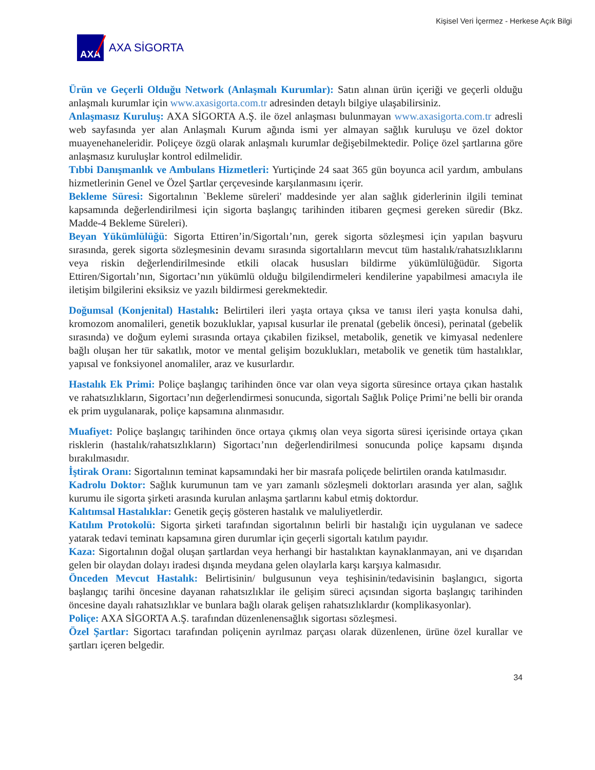Kişisel Veri İçermez - Herkese Açık Bilgi
AXA
AXA SİGORTA
Ürün ve Geçerli Olduğu Network (Anlaşmalı Kurumlar): Satın alınan ürün içeriği ve geçerli olduğu anlaşmalı kurumlar için www.axasigorta.com.tr adresinden detaylı bilgiye ulaşabilirsiniz.
Anlaşmasız Kuruluş: AXA SİGORTA A.Ş. ile özel anlaşması bulunmayan www.axasigorta.com.tr adresli web sayfasında yer alan Anlaşmalı Kurum ağında ismi yer almayan sağlık kuruluşu ve özel doktor muayenehaneleridir. Poliçeye özgü olarak anlaşmalı kurumlar değişebilmektedir. Poliçe özel şartlarına göre anlaşmasız kuruluşlar kontrol edilmelidir.
Tıbbi Danışmanlık ve Ambulans Hizmetleri: Yurtiçinde 24 saat 365 gün boyunca acil yardım, ambulans hizmetlerinin Genel ve Özel Şartlar çerçevesinde karşılanmasını içerir.
Bekleme Süresi: Sigortalının `Bekleme süreleri' maddesinde yer alan sağlık giderlerinin ilgili teminat kapsamında değerlendirilmesi için sigorta başlangıç tarihinden itibaren geçmesi gereken süredir (Bkz. Madde-4 Bekleme Süreleri).
Beyan Yükümlülüğü: Sigorta Ettiren’in/Sigortalı’nın, gerek sigorta sözleşmesi için yapılan başvuru sırasında, gerek sigorta sözleşmesinin devamı sırasında sigortalıların mevcut tüm hastalık/rahatsızlıklarını veya riskin değerlendirilmesinde etkili olacak hususları bildirme yükümlülüğüdür. Sigorta Ettiren/Sigortalı’nın, Sigortacı’nın yükümlü olduğu bilgilendirmeleri kendilerine yapabilmesi amacıyla ile iletişim bilgilerini eksiksiz ve yazılı bildirmesi gerekmektedir.
Doğumsal (Konjenital) Hastalık: Belirtileri ileri yaşta ortaya çıksa ve tanısı ileri yaşta konulsa dahi, kromozom anomalileri, genetik bozukluklar, yapısal kusurlar ile prenatal (gebelik öncesi), perinatal (gebelik sırasında) ve doğum eylemi sırasında ortaya çıkabilen fiziksel, metabolik, genetik ve kimyasal nedenlere bağlı oluşan her tür sakatlık, motor ve mental gelişim bozuklukları, metabolik ve genetik tüm hastalıklar, yapısal ve fonksiyonel anomaliler, araz ve kusurlardır.
Hastalık Ek Primi: Poliçe başlangıç tarihinden önce var olan veya sigorta süresince ortaya çıkan hastalık ve rahatsızlıkların, Sigortacı’nın değerlendirmesi sonucunda, sigortalı Sağlık Poliçe Primi’ne belli bir oranda ek prim uygulanarak, poliçe kapsamına alınmasıdır.
Muafiyet: Poliçe başlangıç tarihinden önce ortaya çıkmış olan veya sigorta süresi içerisinde ortaya çıkan risklerin (hastalık/rahatsızlıkların) Sigortacı’nın değerlendirilmesi sonucunda poliçe kapsamı dışında bırakılmasıdır.
İştirak Oranı: Sigortalının teminat kapsamındaki her bir masrafa poliçede belirtilen oranda katılmasıdır.
Kadrolu Doktor: Sağlık kurumunun tam ve yarı zamanlı sözleşmeli doktorları arasında yer alan, sağlık kurumu ile sigorta şirketi arasında kurulan anlaşma şartlarını kabul etmiş doktordur.
Kalıtımsal Hastalıklar: Genetik geçiş gösteren hastalık ve maluliyetlerdir.
Katılım Protokolü: Sigorta şirketi tarafından sigortalının belirli bir hastalığı için uygulanan ve sadece yatarak tedavi teminatı kapsamına giren durumlar için geçerli sigortalı katılım payıdır.
Kaza: Sigortalının doğal oluşan şartlardan veya herhangi bir hastalıktan kaynaklanmayan, ani ve dışarıdan gelen bir olaydan dolayı iradesi dışında meydana gelen olaylarla karşı karşıya kalmasıdır.
Önceden Mevcut Hastalık: Belirtisinin/ bulgusunun veya teşhisinin/tedavisinin başlangıcı, sigorta başlangıç tarihi öncesine dayanan rahatsızlıklar ile gelişim süreci açısından sigorta başlangıç tarihinden öncesine dayalı rahatsızlıklar ve bunlara bağlı olarak gelişen rahatsızlıklardır (komplikasyonlar).
Poliçe: AXA SİGORTA A.Ş. tarafından düzenlenensağlık sigortası sözleşmesi.
Özel Şartlar: Sigortacı tarafından poliçenin ayrılmaz parçası olarak düzenlenen, ürüne özel kurallar ve şartları içeren belgedir.
34